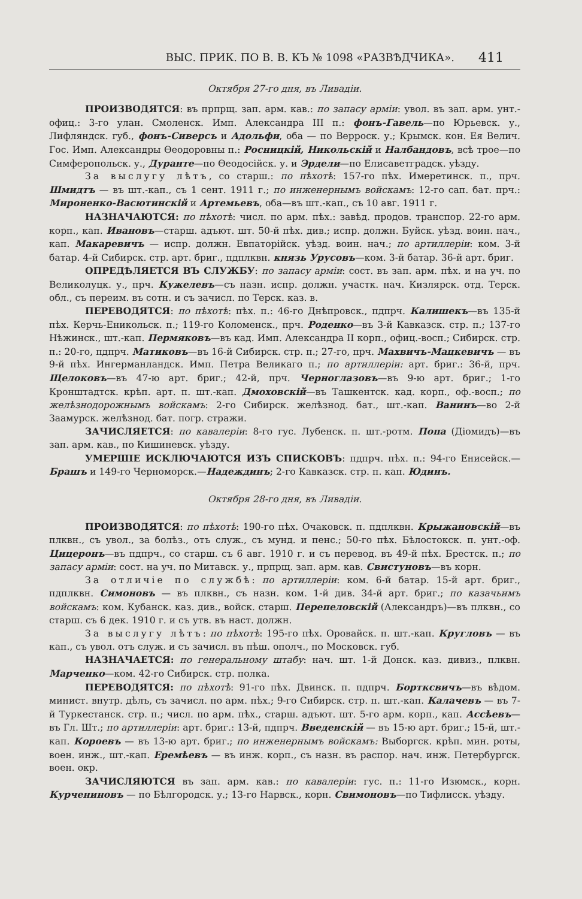ВЫС. ПРИК. ПО В. В. КЪ № 1098 «РАЗВѢДЧИКА». 411
Октября 27-го дня, въ Ливадіи.
ПРОИЗВОДЯТСЯ: въ прпрщ. зап. арм. кав.: по запасу арміи: увол. въ зап. арм. унт.-офиц.: 3-го улан. Смоленск. Имп. Александра III п.: фонъ-Гавель—по Юрьевск. у., Лифляндск. губ., фонъ-Сиверсъ и Адольфи, оба — по Верроск. у.; Крымск. кон. Ея Велич. Гос. Имп. Александры Ѳеодоровны п.: Росницкій, Никольскій и Налбандовъ, всѣ трое—по Симферопольск. у., Дуранте—по Ѳеодосійск. у. и Эрдели—по Елисаветградск. уѣзду.
За выслугу лѣтъ, со старш.: по пѣхотѣ: 157-го пѣх. Имеретинск. п., прч. Шмидтъ — въ шт.-кап., съ 1 сент. 1911 г.; по инженернымъ войскамъ: 12-го сап. бат. прч.: Мироненко-Васютинскій и Артемьевъ, оба—въ шт.-кап., съ 10 авг. 1911 г.
НАЗНАЧАЮТСЯ: по пѣхотѣ: числ. по арм. пѣх.: завѣд. продов. транспор. 22-го арм. корп., кап. Ивановъ—старш. адъют. шт. 50-й пѣх. див.; испр. должн. Буйск. уѣзд. воин. нач., кап. Макаревичъ — испр. должн. Евпаторійск. уѣзд. воин. нач.; по артиллеріи: ком. 3-й батар. 4-й Сибирск. стр. арт. бриг., пдплквн. князь Урусовъ—ком. 3-й батар. 36-й арт. бриг.
ОПРЕДѢЛЯЕТСЯ ВЪ СЛУЖБУ: по запасу арміи: сост. въ зап. арм. пѣх. и на уч. по Великолуцк. у., прч. Кужелевъ—съ назн. испр. должн. участк. нач. Кизлярск. отд. Терск. обл., съ переим. въ сотн. и съ зачисл. по Терск. каз. в.
ПЕРЕВОДЯТСЯ: по пѣхотѣ: пѣх. п.: 46-го Днѣпровск., пдпрч. Калишекъ—въ 135-й пѣх. Керчь-Еникольск. п.; 119-го Коломенск., прч. Роденко—въ 3-й Кавказск. стр. п.; 137-го Нѣжинск., шт.-кап. Пермяковъ—въ кад. Имп. Александра II корп., офиц.-восп.; Сибирск. стр. п.: 20-го, пдпрч. Матиковъ—въ 16-й Сибирск. стр. п.; 27-го, прч. Махвичъ-Мацкевичъ — въ 9-й пѣх. Ингерманландск. Имп. Петра Великаго п.; по артиллеріи: арт. бриг.: 36-й, прч. Щелоковъ—въ 47-ю арт. бриг.; 42-й, прч. Черноглазовъ—въ 9-ю арт. бриг.; 1-го Кронштадтск. крѣп. арт. п. шт.-кап. Дмоховскій—въ Ташкентск. кад. корп., оф.-восп.; по желѣзнодорожнымъ войскамъ: 2-го Сибирск. желѣзнод. бат., шт.-кап. Ванинъ—во 2-й Заамурск. желѣзнод. бат. погр. стражи.
ЗАЧИСЛЯЕТСЯ: по кавалеріи: 8-го гус. Лубенск. п. шт.-ротм. Попа (Діомидъ)—въ зап. арм. кав., по Кишиневск. уѣзду.
УМЕРШІЕ ИСКЛЮЧАЮТСЯ ИЗЪ СПИСКОВЪ: пдпрч. пѣх. п.: 94-го Енисейск.—Брашъ и 149-го Черноморск.—Надеждинъ; 2-го Кавказск. стр. п. кап. Юдинъ.
Октября 28-го дня, въ Ливадіи.
ПРОИЗВОДЯТСЯ: по пѣхотѣ: 190-го пѣх. Очаковск. п. пдплквн. Крыжановскій—въ плквн., съ увол., за болѣз., отъ служ., съ мунд. и пенс.; 50-го пѣх. Бѣлостокск. п. унт.-оф. Цицеронъ—въ пдпрч., со старш. съ 6 авг. 1910 г. и съ перевод. въ 49-й пѣх. Брестск. п.; по запасу арміи: сост. на уч. по Митавск. у., прпрщ. зап. арм. кав. Свистуновъ—въ корн.
За отличіе по службѣ: по артиллеріи: ком. 6-й батар. 15-й арт. бриг., пдплквн. Симоновъ — въ плквн., съ назн. ком. 1-й див. 34-й арт. бриг.; по казачьимъ войскамъ: ком. Кубанск. каз. див., войск. старш. Перепеловскій (Александръ)—въ плквн., со старш. съ 6 дек. 1910 г. и съ утв. въ наст. должн.
За выслугу лѣтъ: по пѣхотѣ: 195-го пѣх. Оровайск. п. шт.-кап. Кругловъ — въ кап., съ увол. отъ служ. и съ зачисл. въ пѣш. ополч., по Московск. губ.
НАЗНАЧАЕТСЯ: по генеральному штабу: нач. шт. 1-й Донск. каз. дивиз., плквн. Марченко—ком. 42-го Сибирск. стр. полка.
ПЕРЕВОДЯТСЯ: по пѣхотѣ: 91-го пѣх. Двинск. п. пдпрч. Бортксвичъ—въ вѣдом. минист. внутр. дѣлъ, съ зачисл. по арм. пѣх.; 9-го Сибирск. стр. п. шт.-кап. Калачевъ — въ 7-й Туркестанск. стр. п.; числ. по арм. пѣх., старш. адъют. шт. 5-го арм. корп., кап. Ассѣевъ—въ Гл. Шт.; по артиллеріи: арт. бриг.: 13-й, пдпрч. Введенскій — въ 15-ю арт. бриг.; 15-й, шт.-кап. Короевъ — въ 13-ю арт. бриг.; по инженернымъ войскамъ: Выборгск. крѣп. мин. роты, воен. инж., шт.-кап. Еремѣевъ — въ инж. корп., съ назн. въ распор. нач. инж. Петербургск. воен. окр.
ЗАЧИСЛЯЮТСЯ въ зап. арм. кав.: по кавалеріи: гус. п.: 11-го Изюмск., корн. Курчениновъ — по Бѣлгородск. у.; 13-го Нарвск., корн. Свимоновъ—по Тифлисск. уѣзду.